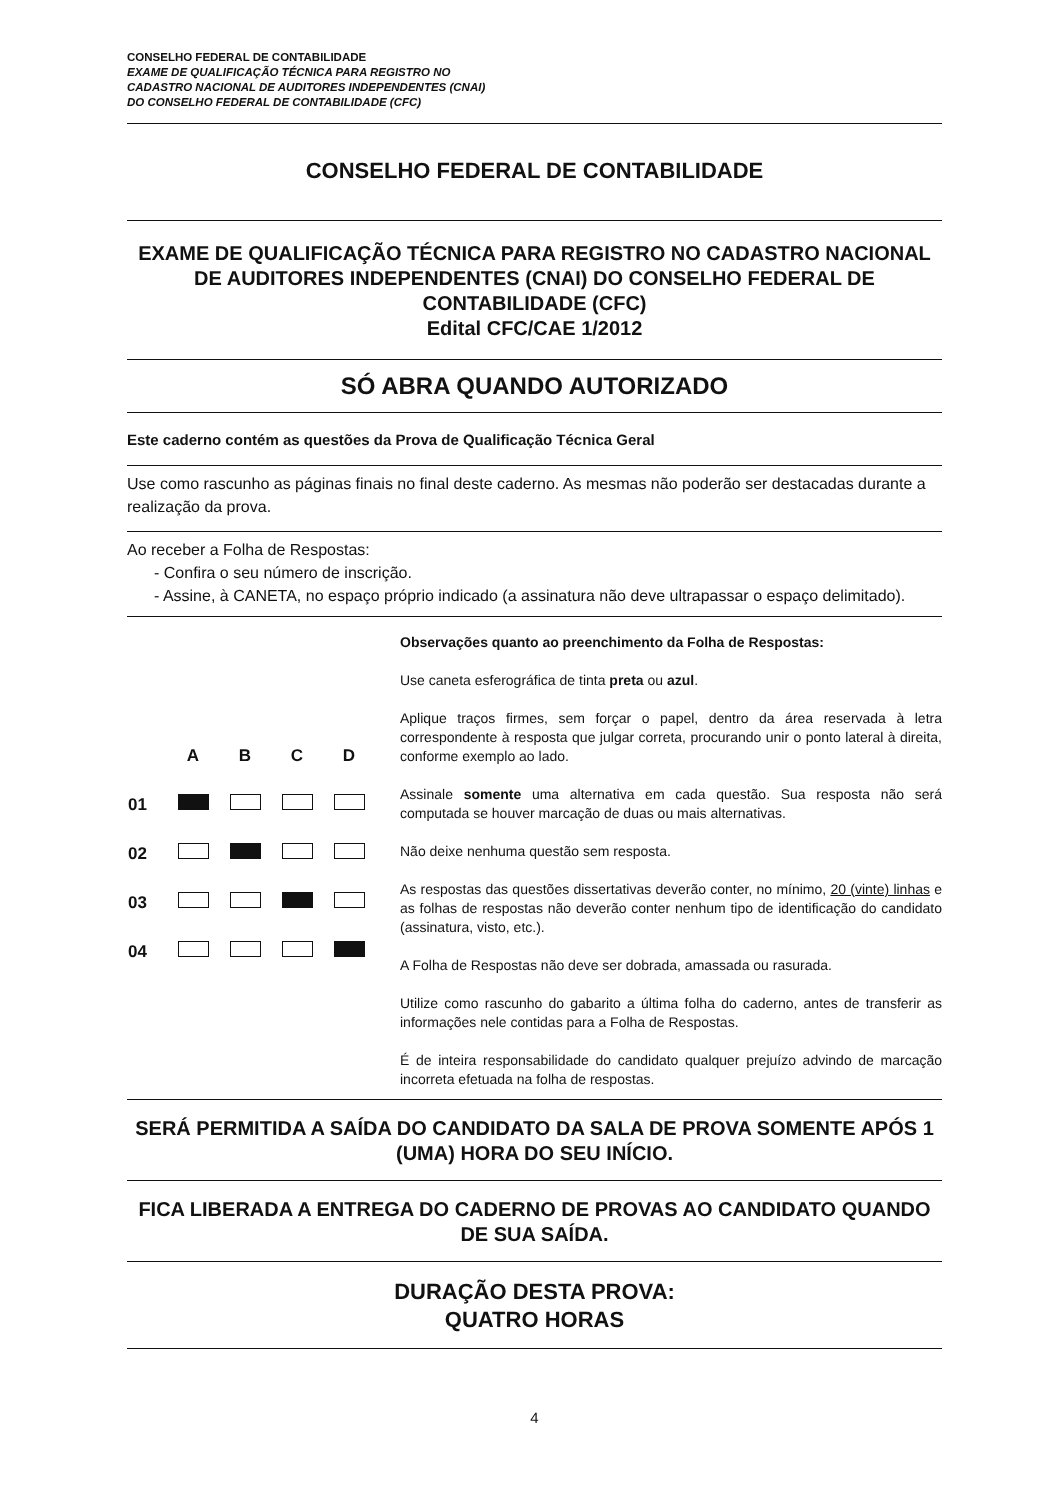CONSELHO FEDERAL DE CONTABILIDADE
EXAME DE QUALIFICAÇÃO TÉCNICA PARA REGISTRO NO
CADASTRO NACIONAL DE AUDITORES INDEPENDENTES (CNAI)
DO CONSELHO FEDERAL DE CONTABILIDADE (CFC)
CONSELHO FEDERAL DE CONTABILIDADE
EXAME DE QUALIFICAÇÃO TÉCNICA PARA REGISTRO NO CADASTRO NACIONAL DE AUDITORES INDEPENDENTES (CNAI) DO CONSELHO FEDERAL DE CONTABILIDADE (CFC)
Edital CFC/CAE 1/2012
SÓ ABRA QUANDO AUTORIZADO
Este caderno contém as questões da Prova de Qualificação Técnica Geral
Use como rascunho as páginas finais no final deste caderno. As mesmas não poderão ser destacadas durante a realização da prova.
Ao receber a Folha de Respostas:
- Confira o seu número de inscrição.
- Assine, à CANETA, no espaço próprio indicado (a assinatura não deve ultrapassar o espaço delimitado).
| | A | B | C | D |
| 01 | | | | |
| 02 | | | | |
| 03 | | | | |
| 04 | | | | |
Observações quanto ao preenchimento da Folha de Respostas:
Use caneta esferográfica de tinta preta ou azul.
Aplique traços firmes, sem forçar o papel, dentro da área reservada à letra correspondente à resposta que julgar correta, procurando unir o ponto lateral à direita, conforme exemplo ao lado.
Assinale somente uma alternativa em cada questão. Sua resposta não será computada se houver marcação de duas ou mais alternativas.
Não deixe nenhuma questão sem resposta.
As respostas das questões dissertativas deverão conter, no mínimo, 20 (vinte) linhas e as folhas de respostas não deverão conter nenhum tipo de identificação do candidato (assinatura, visto, etc.).
A Folha de Respostas não deve ser dobrada, amassada ou rasurada.
Utilize como rascunho do gabarito a última folha do caderno, antes de transferir as informações nele contidas para a Folha de Respostas.
É de inteira responsabilidade do candidato qualquer prejuízo advindo de marcação incorreta efetuada na folha de respostas.
SERÁ PERMITIDA A SAÍDA DO CANDIDATO DA SALA DE PROVA SOMENTE APÓS 1 (UMA) HORA DO SEU INÍCIO.
FICA LIBERADA A ENTREGA DO CADERNO DE PROVAS AO CANDIDATO QUANDO DE SUA SAÍDA.
DURAÇÃO DESTA PROVA:
QUATRO HORAS
4